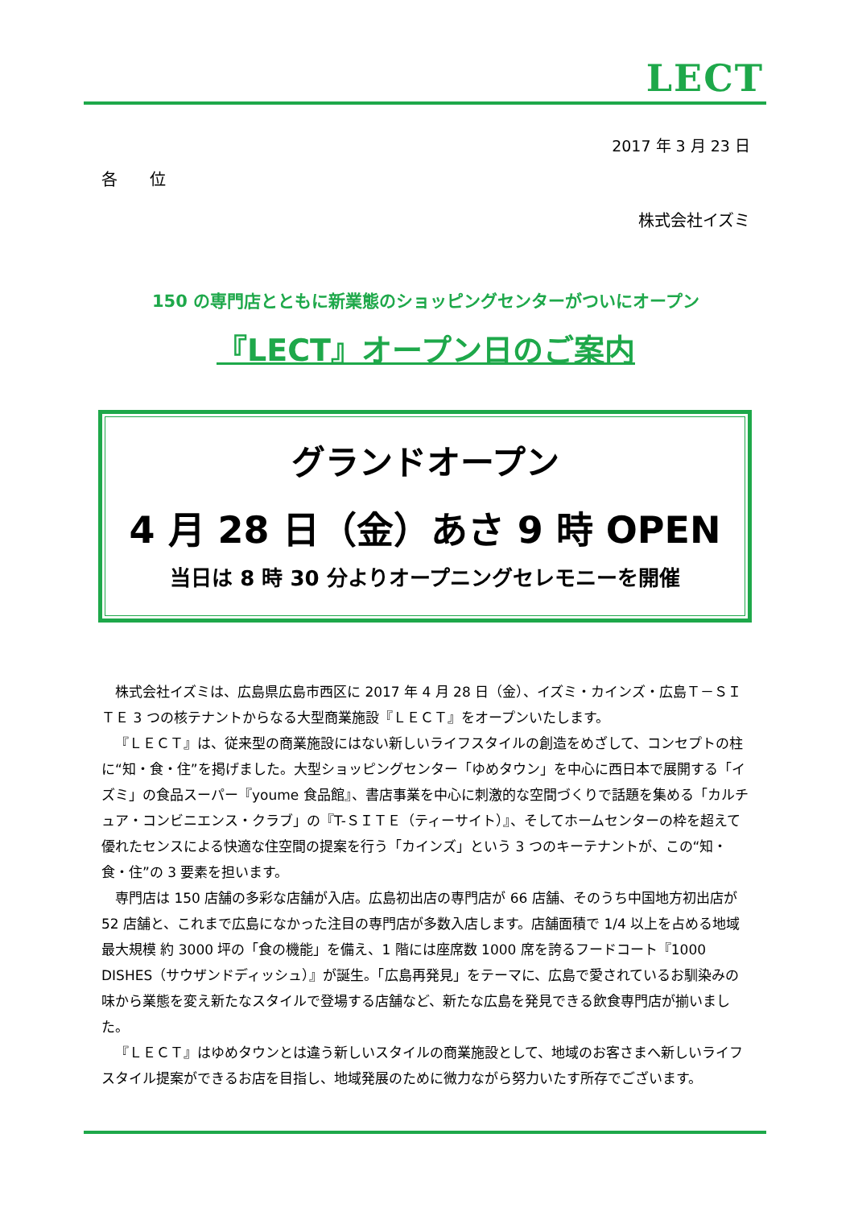LECT
2017 年 3 月 23 日
各　　位
株式会社イズミ
150 の専門店とともに新業態のショッピングセンターがついにオープン
『LECT』オープン日のご案内
グランドオープン
4 月 28 日（金）あさ 9 時 OPEN
当日は 8 時 30 分よりオープニングセレモニーを開催
株式会社イズミは、広島県広島市西区に 2017 年 4 月 28 日（金）、イズミ・カインズ・広島Ｔ－ＳＩＴＥ 3 つの核テナントからなる大型商業施設『ＬＥＣＴ』をオープンいたします。
『ＬＥＣＴ』は、従来型の商業施設にはない新しいライフスタイルの創造をめざして、コンセプトの柱に“知・食・住”を掲げました。大型ショッピングセンター「ゆめタウン」を中心に西日本で展開する「イズミ」の食品スーパー『youme 食品館』、書店事業を中心に刺激的な空間づくりで話題を集める「カルチュア・コンビニエンス・クラブ」の『T-ＳＩＴＥ（ティーサイト）』、そしてホームセンターの枠を超えて優れたセンスによる快適な住空間の提案を行う「カインズ」という 3 つのキーテナントが、この“知・食・住”の 3 要素を担います。
専門店は 150 店舗の多彩な店舗が入店。広島初出店の専門店が 66 店舗、そのうち中国地方初出店が 52 店舗と、これまで広島になかった注目の専門店が多数入店します。店舗面積で 1/4 以上を占める地域最大規模 約 3000 坪の「食の機能」を備え、1 階には座席数 1000 席を誇るフードコート『1000 DISHES（サウザンドディッシュ）』が誕生。「広島再発見」をテーマに、広島で愛されているお馴染みの味から業態を変え新たなスタイルで登場する店舗など、新たな広島を発見できる飲食専門店が揃いました。
『ＬＥＣＴ』はゆめタウンとは違う新しいスタイルの商業施設として、地域のお客さまへ新しいライフスタイル提案ができるお店を目指し、地域発展のために微力ながら努力いたす所存でございます。